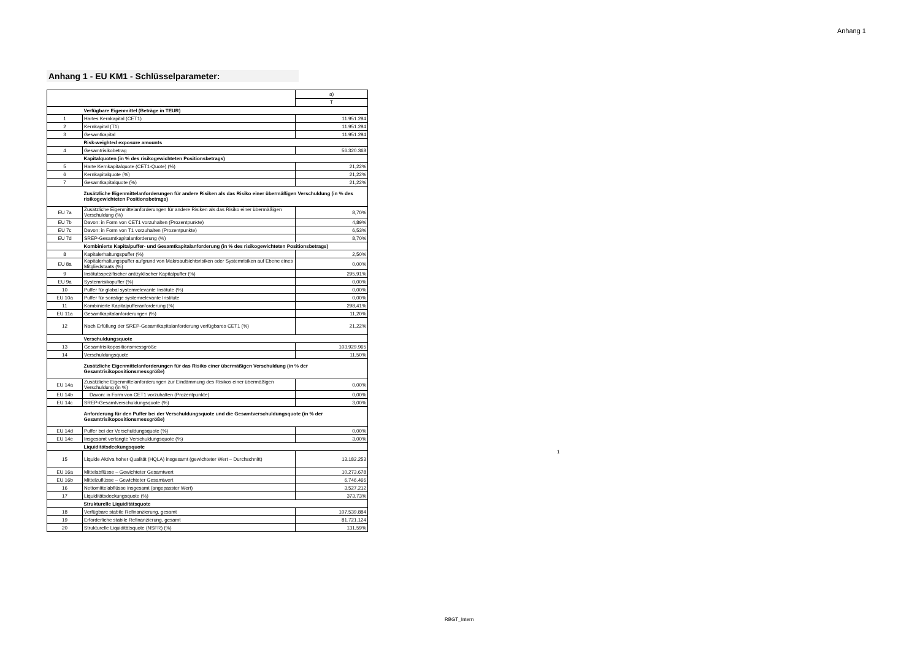Anhang 1
Anhang 1 - EU KM1 - Schlüsselparameter:
| | | a) |
| | | T |
| | Verfügbare Eigenmittel (Beträge in TEUR) | |
| 1 | Hartes Kernkapital (CET1) | 11.951.294 |
| 2 | Kernkapital (T1) | 11.951.294 |
| 3 | Gesamtkapital | 11.951.294 |
| | Risk-weighted exposure amounts | |
| 4 | Gesamtrisikobetrag | 56.320.368 |
| | Kapitalquoten (in % des risikogewichteten Positionsbetrags) | |
| 5 | Harte Kernkapitalquote (CET1-Quote) (%) | 21,22% |
| 6 | Kernkapitalquote (%) | 21,22% |
| 7 | Gesamtkapitalquote (%) | 21,22% |
| | Zusätzliche Eigenmittelanforderungen für andere Risiken als das Risiko einer übermäßigen Verschuldung (in % des risikogewichteten Positionsbetrags) | |
| EU 7a | Zusätzliche Eigenmittelanforderungen für andere Risiken als das Risiko einer übermäßigen Verschuldung (%) | 8,70% |
| EU 7b | Davon: in Form von CET1 vorzuhalten (Prozentpunkte) | 4,89% |
| EU 7c | Davon: in Form von T1 vorzuhalten (Prozentpunkte) | 6,53% |
| EU 7d | SREP-Gesamtkapitalanforderung (%) | 8,70% |
| | Kombinierte Kapitalpuffer- und Gesamtkapitalanforderung (in % des risikogewichteten Positionsbetrags) | |
| 8 | Kapitalerhaltungspuffer (%) | 2,50% |
| EU 8a | Kapitalerhaltungspuffer aufgrund von Makroaufsichtsrisiken oder Systemrisiken auf Ebene eines Mitgliedstaats (%) | 0,00% |
| 9 | Institutsspezifischer antizyklischer Kapitalpuffer (%) | 295,91% |
| EU 9a | Systemrisikopuffer (%) | 0,00% |
| 10 | Puffer für global systemrelevante Institute (%) | 0,00% |
| EU 10a | Puffer für sonstige systemrelevante Institute | 0,00% |
| 11 | Kombinierte Kapitalpufferanforderung (%) | 298,41% |
| EU 11a | Gesamtkapitalanforderungen (%) | 11,20% |
| 12 | Nach Erfüllung der SREP-Gesamtkapitalanforderung verfügbares CET1 (%) | 21,22% |
| | Verschuldungsquote | |
| 13 | Gesamtrisikopositionsmessgröße | 103.929.965 |
| 14 | Verschuldungsquote | 11,50% |
| | Zusätzliche Eigenmittelanforderungen für das Risiko einer übermäßigen Verschuldung (in % der Gesamtrisikopositionsmessgröße) | |
| EU 14a | Zusätzliche Eigenmittelanforderungen zur Eindämmung des Risikos einer übermäßigen Verschuldung (in %) | 0,00% |
| EU 14b | Davon: in Form von CET1 vorzuhalten (Prozentpunkte) | 0,00% |
| EU 14c | SREP-Gesamtverschuldungsquote (%) | 3,00% |
| | Anforderung für den Puffer bei der Verschuldungsquote und die Gesamtverschuldungsquote (in % der Gesamtrisikopositionsmessgröße) | |
| EU 14d | Puffer bei der Verschuldungsquote (%) | 0,00% |
| EU 14e | Insgesamt verlangte Verschuldungsquote (%) | 3,00% |
| | Liquiditätsdeckungsquote | |
| 15 | Liquide Aktiva hoher Qualität (HQLA) insgesamt (gewichteter Wert – Durchschnitt) | 13.182.253 |
| EU 16a | Mittelabflüsse – Gewichteter Gesamtwert | 10.273.678 |
| EU 16b | Mittelzuflüsse – Gewichteter Gesamtwert | 6.746.466 |
| 16 | Nettomittelabflüsse insgesamt (angepasster Wert) | 3.527.212 |
| 17 | Liquiditätsdeckungsquote (%) | 373,73% |
| | Strukturelle Liquiditätsquote | |
| 18 | Verfügbare stabile Refinanzierung, gesamt | 107.539.884 |
| 19 | Erforderliche stabile Refinanzierung, gesamt | 81.721.124 |
| 20 | Strukturelle Liquiditätsquote (NSFR) (%) | 131,59% |
1
RBGT_Intern